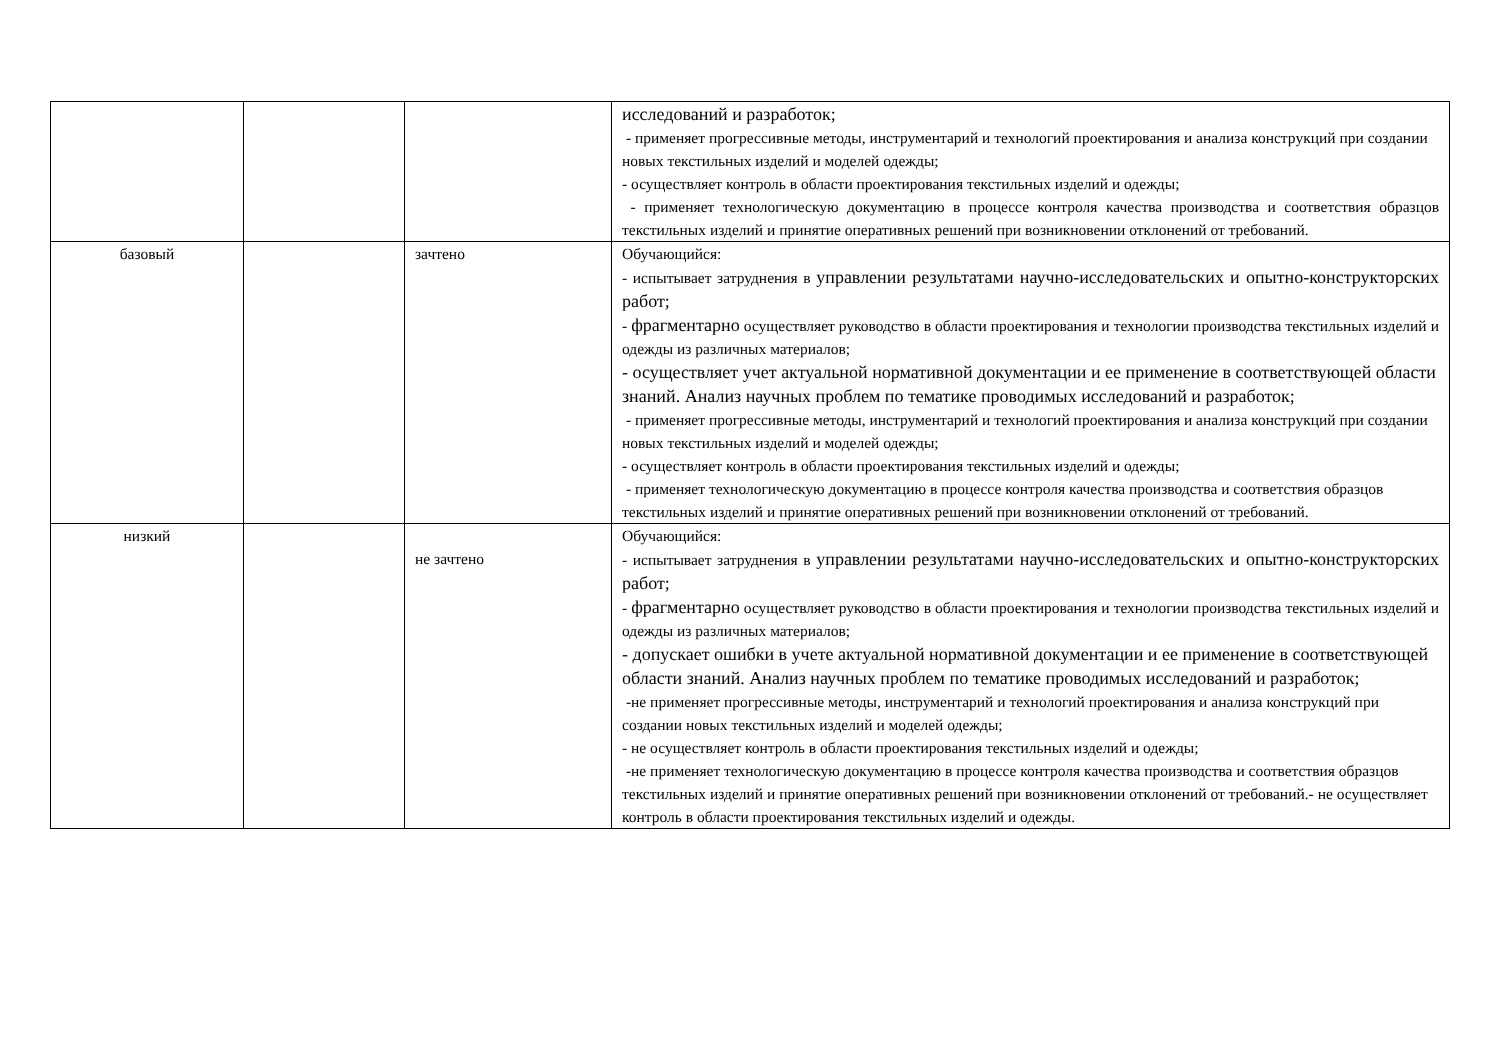| | | | исследований и разработок; - применяет прогрессивные методы, инструментарий и технологий проектирования и анализа конструкций при создании новых текстильных изделий и моделей одежды; - осуществляет контроль в области проектирования текстильных изделий и одежды; - применяет технологическую документацию в процессе контроля качества производства и соответствия образцов текстильных изделий и принятие оперативных решений при возникновении отклонений от требований. |
| базовый | | зачтено | Обучающийся: - испытывает затруднения в управлении результатами научно-исследовательских и опытно-конструкторских работ; - фрагментарно осуществляет руководство в области проектирования и технологии производства текстильных изделий и одежды из различных материалов; - осуществляет учет актуальной нормативной документации и ее применение в соответствующей области знаний. Анализ научных проблем по тематике проводимых исследований и разработок; - применяет прогрессивные методы, инструментарий и технологий проектирования и анализа конструкций при создании новых текстильных изделий и моделей одежды; - осуществляет контроль в области проектирования текстильных изделий и одежды; - применяет технологическую документацию в процессе контроля качества производства и соответствия образцов текстильных изделий и принятие оперативных решений при возникновении отклонений от требований. |
| низкий | | не зачтено | Обучающийся: - испытывает затруднения в управлении результатами научно-исследовательских и опытно-конструкторских работ; - фрагментарно осуществляет руководство в области проектирования и технологии производства текстильных изделий и одежды из различных материалов; - допускает ошибки в учете актуальной нормативной документации и ее применение в соответствующей области знаний. Анализ научных проблем по тематике проводимых исследований и разработок; -не применяет прогрессивные методы, инструментарий и технологий проектирования и анализа конструкций при создании новых текстильных изделий и моделей одежды; - не осуществляет контроль в области проектирования текстильных изделий и одежды; -не применяет технологическую документацию в процессе контроля качества производства и соответствия образцов текстильных изделий и принятие оперативных решений при возникновении отклонений от требований.- не осуществляет контроль в области проектирования текстильных изделий и одежды. |